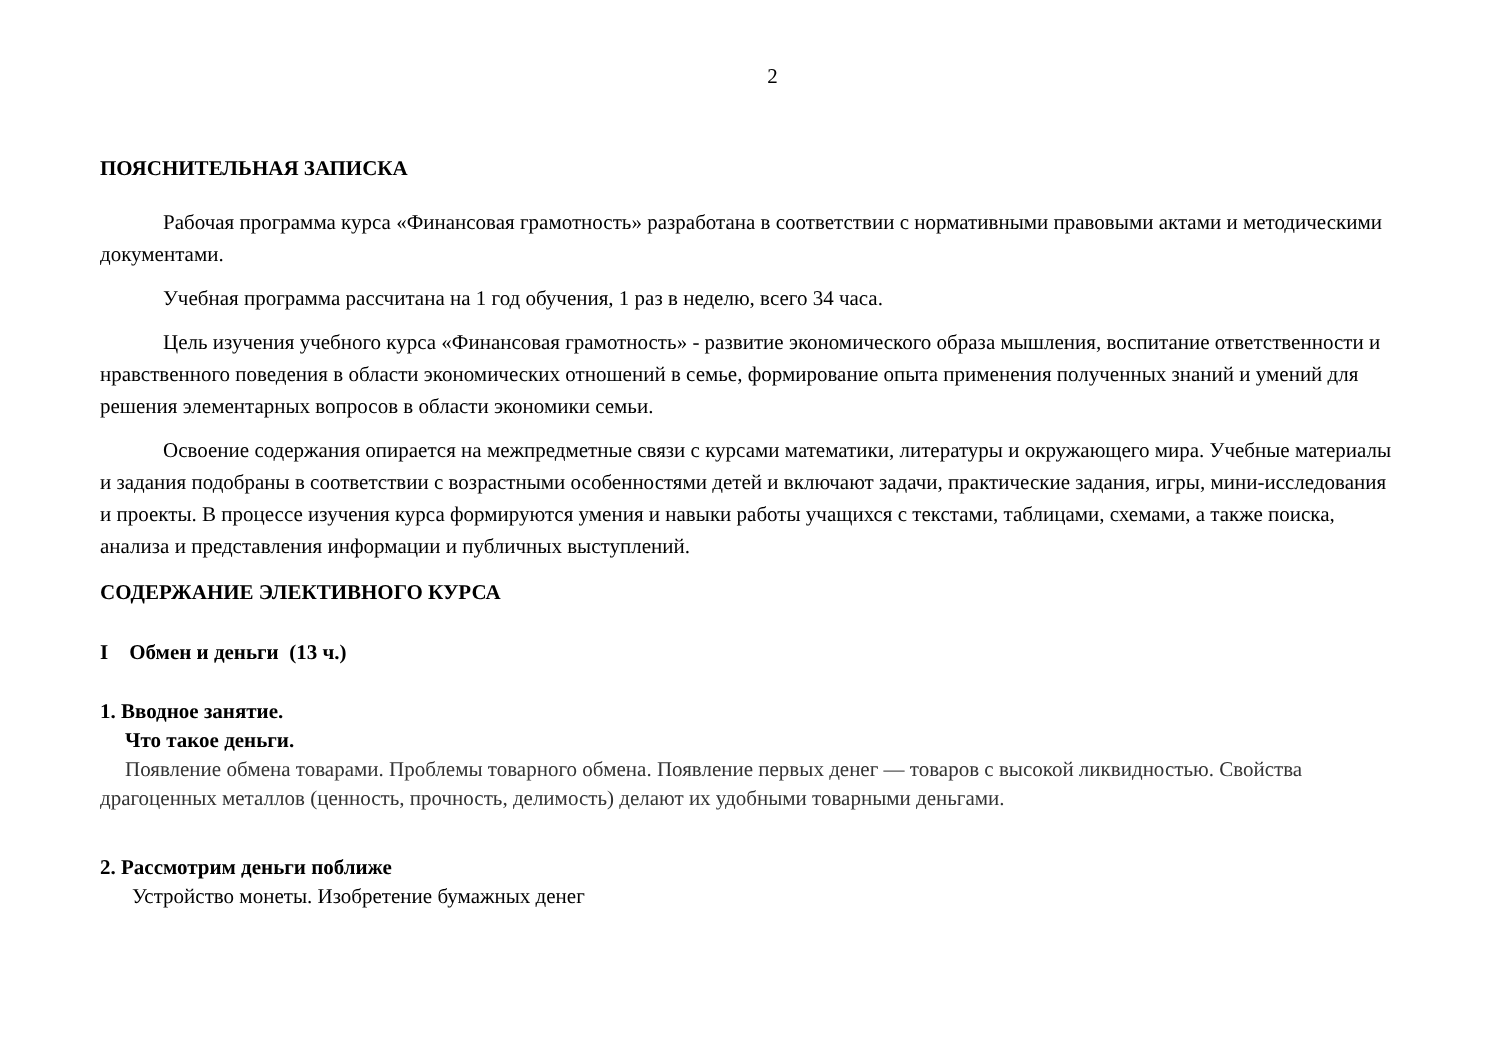2
ПОЯСНИТЕЛЬНАЯ ЗАПИСКА
Рабочая программа курса «Финансовая грамотность» разработана в соответствии с нормативными правовыми актами и методическими документами.
Учебная программа рассчитана на 1 год обучения, 1 раз в неделю, всего 34 часа.
Цель изучения учебного курса «Финансовая грамотность» - развитие экономического образа мышления, воспитание ответственности и нравственного поведения в области экономических отношений в семье, формирование опыта применения полученных знаний и умений для решения элементарных вопросов в области экономики семьи.
Освоение содержания опирается на межпредметные связи с курсами математики, литературы и окружающего мира. Учебные материалы и задания подобраны в соответствии с возрастными особенностями детей и включают задачи, практические задания, игры, мини-исследования и проекты. В процессе изучения курса формируются умения и навыки работы учащихся с текстами, таблицами, схемами, а также поиска, анализа и представления информации и публичных выступлений.
СОДЕРЖАНИЕ ЭЛЕКТИВНОГО КУРСА
I Обмен и деньги (13 ч.)
1. Вводное занятие.
Что такое деньги.
Появление обмена товарами. Проблемы товарного обмена. Появление первых денег — товаров с высокой ликвидностью. Свойства драгоценных металлов (ценность, прочность, делимость) делают их удобными товарными деньгами.
2. Рассмотрим деньги поближе
Устройство монеты. Изобретение бумажных денег